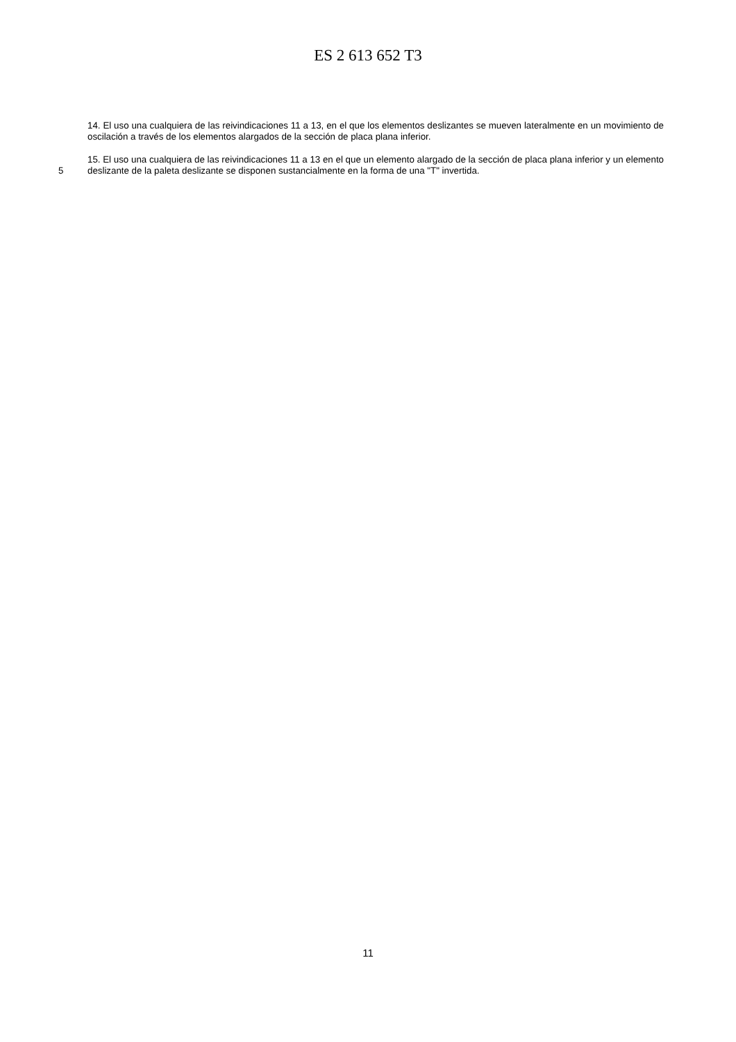ES 2 613 652 T3
14. El uso una cualquiera de las reivindicaciones 11 a 13, en el que los elementos deslizantes se mueven lateralmente en un movimiento de oscilación a través de los elementos alargados de la sección de placa plana inferior.
5 15. El uso una cualquiera de las reivindicaciones 11 a 13 en el que un elemento alargado de la sección de placa plana inferior y un elemento deslizante de la paleta deslizante se disponen sustancialmente en la forma de una "T" invertida.
11